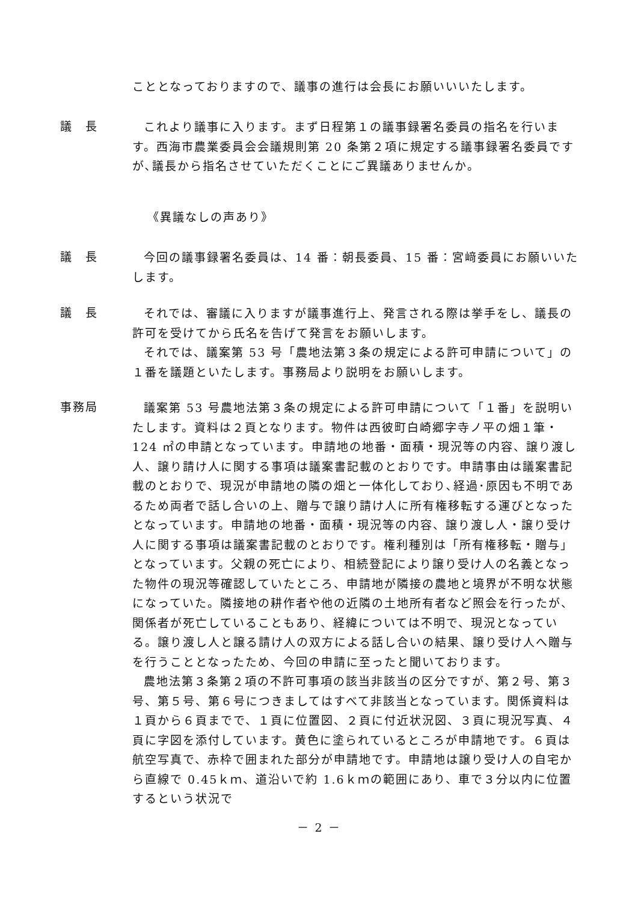こととなっておりますので、議事の進行は会長にお願いいいたします。
議　長
これより議事に入ります。まず日程第１の議事録署名委員の指名を行います。西海市農業委員会会議規則第 20 条第２項に規定する議事録署名委員ですが､議長から指名させていただくことにご異議ありませんか。
《異議なしの声あり》
議　長
今回の議事録署名委員は、14 番：朝長委員、15 番：宮﨑委員にお願いいたします。
議　長
それでは、審議に入りますが議事進行上、発言される際は挙手をし、議長の許可を受けてから氏名を告げて発言をお願いします。
それでは、議案第 53 号「農地法第３条の規定による許可申請について」の１番を議題といたします。事務局より説明をお願いします。
事務局
議案第 53 号農地法第３条の規定による許可申請について「１番」を説明いたします。資料は２頁となります。物件は西彼町白崎郷字寺ノ平の畑１筆・124 ㎡の申請となっています。申請地の地番・面積・現況等の内容、譲り渡し人、譲り請け人に関する事項は議案書記載のとおりです。申請事由は議案書記載のとおりで、現況が申請地の隣の畑と一体化しており､経過･原因も不明であるため両者で話し合いの上、贈与で譲り請け人に所有権移転する運びとなったとなっています。申請地の地番・面積・現況等の内容、譲り渡し人・譲り受け人に関する事項は議案書記載のとおりです。権利種別は「所有権移転・贈与」となっています。父親の死亡により、相続登記により譲り受け人の名義となった物件の現況等確認していたところ、申請地が隣接の農地と境界が不明な状態になっていた。隣接地の耕作者や他の近隣の土地所有者など照会を行ったが、関係者が死亡していることもあり、経緯については不明で、現況となっている。譲り渡し人と譲る請け人の双方による話し合いの結果、譲り受け人へ贈与を行うこととなったため、今回の申請に至ったと聞いております。
農地法第３条第２項の不許可事項の該当非該当の区分ですが、第２号、第３号、第５号、第６号につきましてはすべて非該当となっています。関係資料は１頁から６頁までで、１頁に位置図、２頁に付近状況図、３頁に現況写真、４頁に字図を添付しています。黄色に塗られているところが申請地です。６頁は航空写真で、赤枠で囲まれた部分が申請地です。申請地は譲り受け人の自宅から直線で 0.45ｋｍ、道沿いで約 1.6ｋｍの範囲にあり、車で３分以内に位置するという状況で
－ 2 －